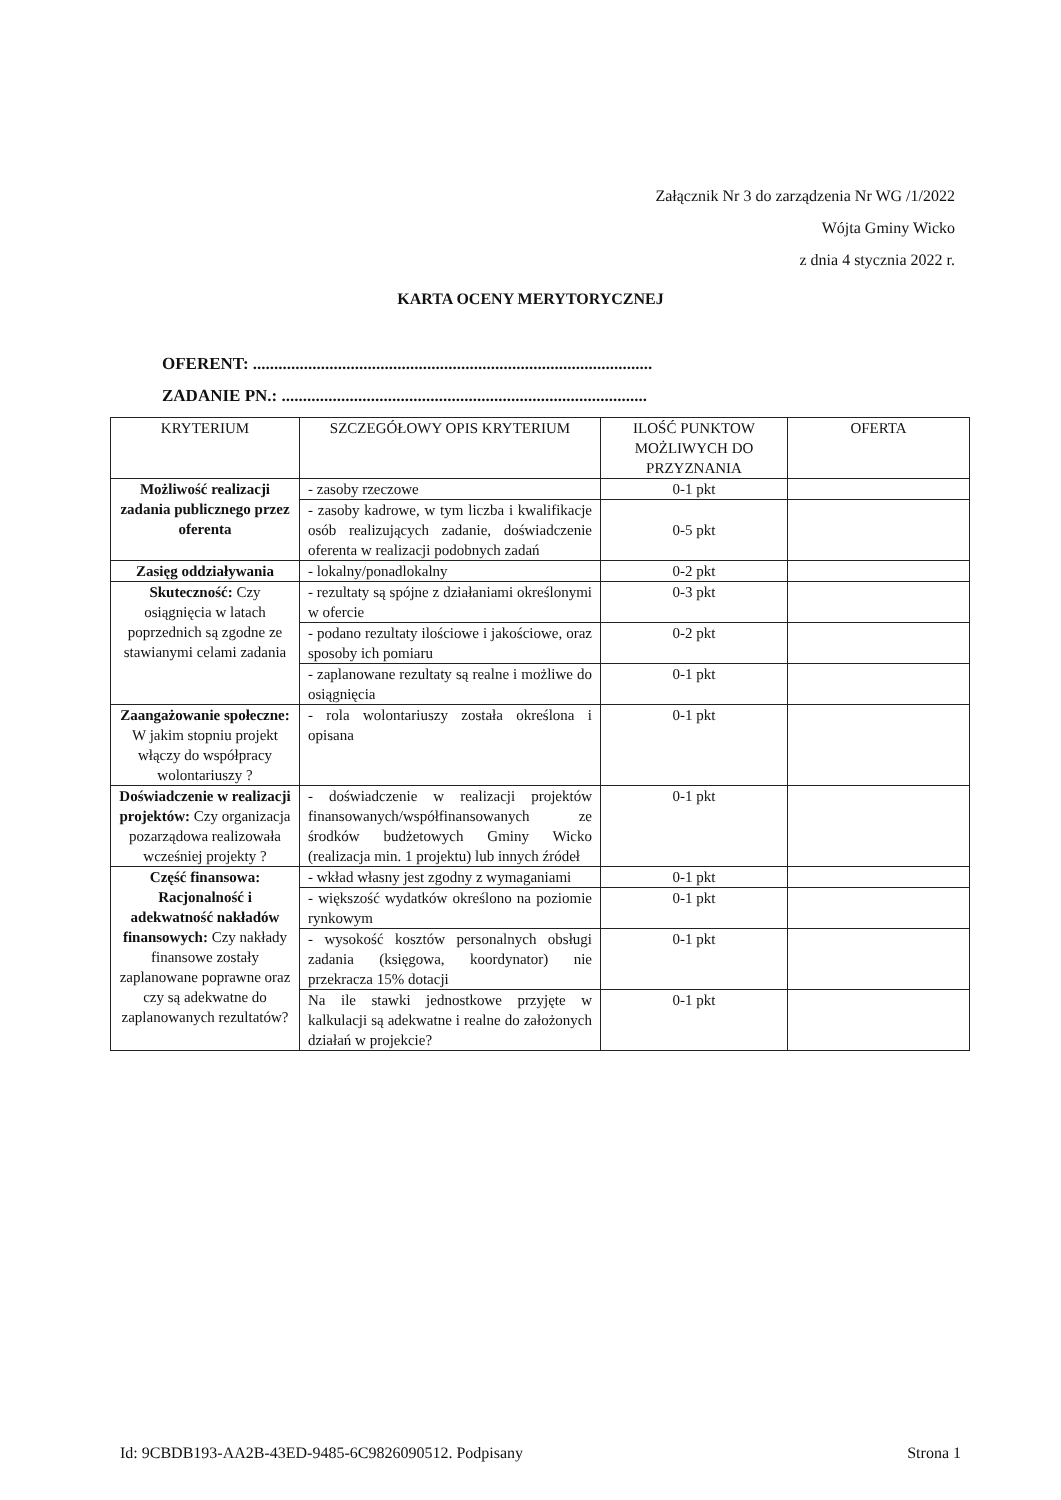Załącznik Nr 3 do zarządzenia Nr WG /1/2022
Wójta Gminy Wicko
z dnia 4 stycznia 2022 r.
KARTA OCENY MERYTORYCZNEJ
OFERENT: ..............................................................................................
ZADANIE PN.: ......................................................................................
| KRYTERIUM | SZCZEGÓŁOWY OPIS KRYTERIUM | ILOŚĆ PUNKTOW MOŻLIWYCH DO PRZYZNANIA | OFERTA |
| --- | --- | --- | --- |
| Możliwość realizacji zadania publicznego przez oferenta | - zasoby rzeczowe | 0-1 pkt | |
| | - zasoby kadrowe, w tym liczba i kwalifikacje osób realizujących zadanie, doświadczenie oferenta w realizacji podobnych zadań | 0-5 pkt | |
| Zasięg oddziaływania | - lokalny/ponadlokalny | 0-2 pkt | |
| Skuteczność: Czy osiągnięcia w latach poprzednich są zgodne ze stawianymi celami zadania | - rezultaty są spójne z działaniami określonymi w ofercie | 0-3 pkt | |
| | - podano rezultaty ilościowe i jakościowe, oraz sposoby ich pomiaru | 0-2 pkt | |
| | - zaplanowane rezultaty są realne i możliwe do osiągnięcia | 0-1 pkt | |
| Zaangażowanie społeczne: W jakim stopniu projekt włączy do współpracy wolontariuszy ? | - rola wolontariuszy została określona i opisana | 0-1 pkt | |
| Doświadczenie w realizacji projektów: Czy organizacja pozarządowa realizowała wcześniej projekty ? | - doświadczenie w realizacji projektów finansowanych/współfinansowanych ze środków budżetowych Gminy Wicko (realizacja min. 1 projektu) lub innych źródeł | 0-1 pkt | |
| Część finansowa: Racjonalność i adekwatność nakładów finansowych: Czy nakłady finansowe zostały zaplanowane poprawne oraz czy są adekwatne do zaplanowanych rezultatów? | - wkład własny jest zgodny z wymaganiami | 0-1 pkt | |
| | - większość wydatków określono na poziomie rynkowym | 0-1 pkt | |
| | - wysokość kosztów personalnych obsługi zadania (księgowa, koordynator) nie przekracza 15% dotacji | 0-1 pkt | |
| | Na ile stawki jednostkowe przyjęte w kalkulacji są adekwatne i realne do założonych działań w projekcie? | 0-1 pkt | |
Id: 9CBDB193-AA2B-43ED-9485-6C9826090512. Podpisany Strona 1